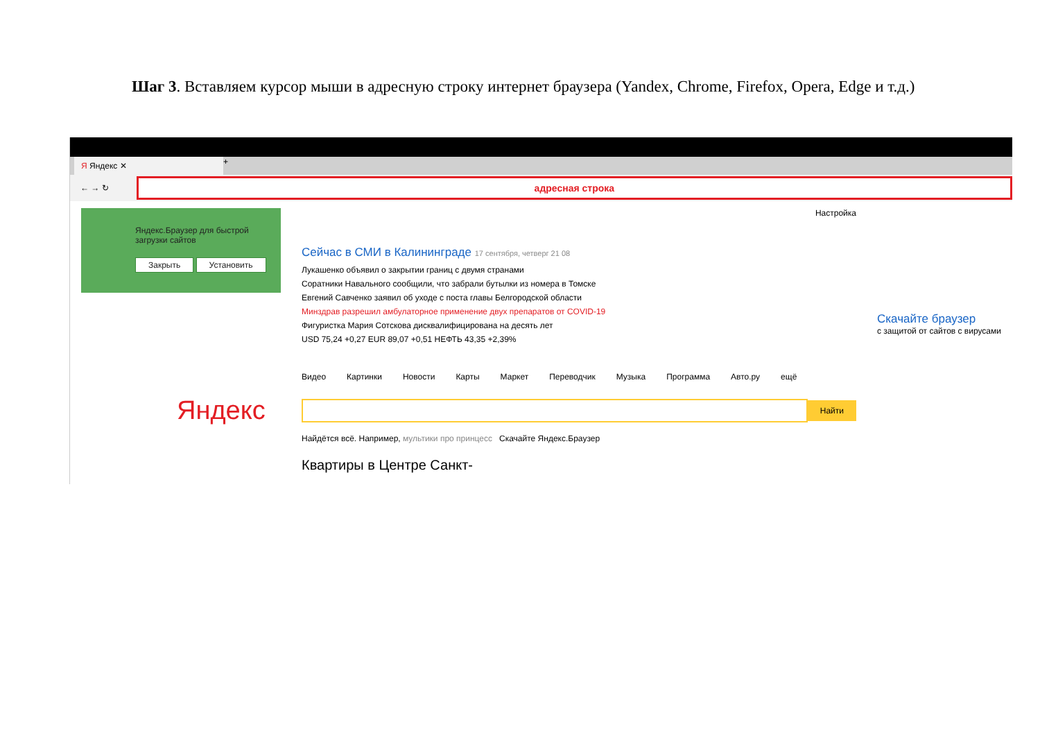Шаг 3. Вставляем курсор мыши в адресную строку интернет браузера (Yandex, Chrome, Firefox, Opera, Edge и т.д.)
Я Яндекс ✕
+
← → ↻
адресная строка
Яндекс.Браузер для быстрой загрузки сайтов
Закрыть Установить
Настройка
Сейчас в СМИ в Калининграде 17 сентября, четверг 21 08
Лукашенко объявил о закрытии границ с двумя странами
Соратники Навального сообщили, что забрали бутылки из номера в Томске
Евгений Савченко заявил об уходе с поста главы Белгородской области
Минздрав разрешил амбулаторное применение двух препаратов от COVID-19
Фигуристка Мария Сотскова дисквалифицирована на десять лет
USD 75,24 +0,27 EUR 89,07 +0,51 НЕФТЬ 43,35 +2,39%
Видео Картинки Новости Карты Маркет Переводчик Музыка Программа Авто.ру ещё
Яндекс
Найти
Найдётся всё. Например, мультики про принцесс Скачайте Яндекс.Браузер
Квартиры в Центре Санкт-
Скачайте браузер
с защитой от сайтов с вирусами